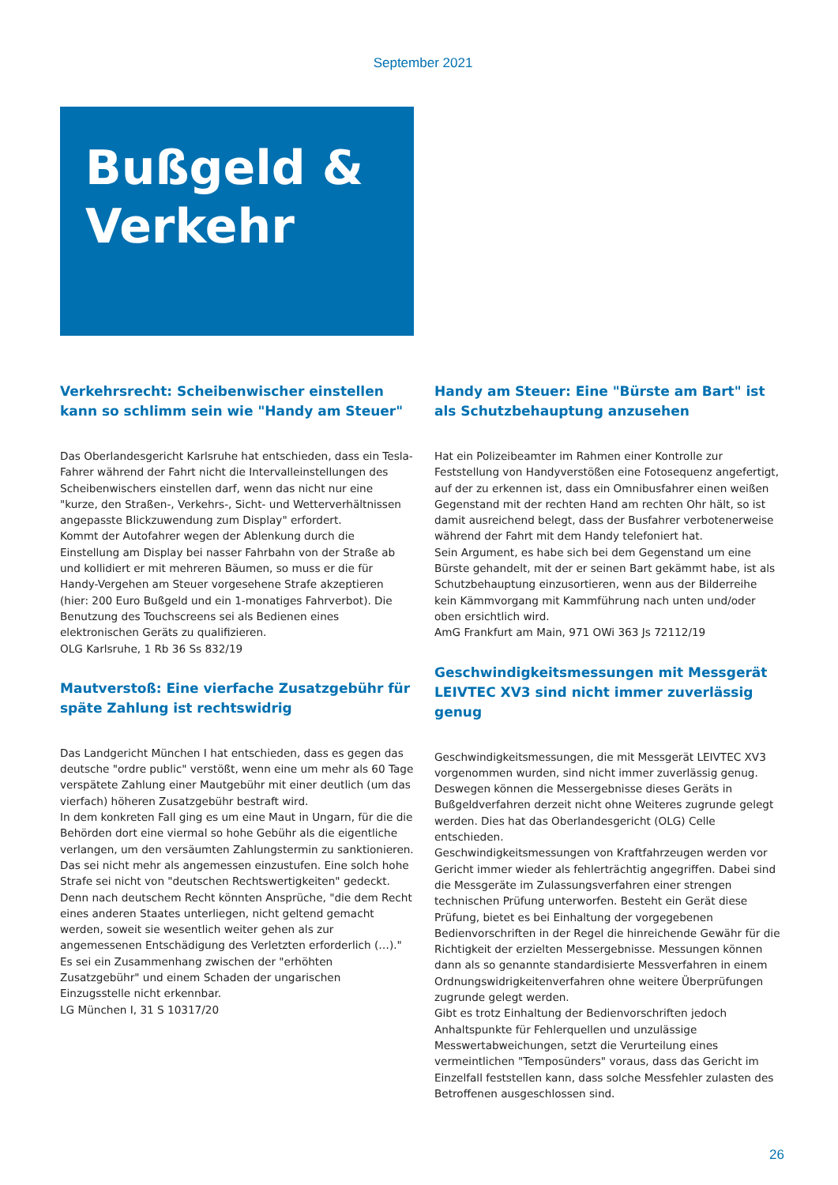September 2021
Bußgeld & Verkehr
Verkehrsrecht: Scheibenwischer einstellen kann so schlimm sein wie "Handy am Steuer"
Das Oberlandesgericht Karlsruhe hat entschieden, dass ein Tesla-Fahrer während der Fahrt nicht die Intervalleinstellungen des Scheibenwischers einstellen darf, wenn das nicht nur eine "kurze, den Straßen-, Verkehrs-, Sicht- und Wetterverhältnissen angepasste Blickzuwendung zum Display" erfordert.
Kommt der Autofahrer wegen der Ablenkung durch die Einstellung am Display bei nasser Fahrbahn von der Straße ab und kollidiert er mit mehreren Bäumen, so muss er die für Handy-Vergehen am Steuer vorgesehene Strafe akzeptieren (hier: 200 Euro Bußgeld und ein 1-monatiges Fahrverbot). Die Benutzung des Touchscreens sei als Bedienen eines elektronischen Geräts zu qualifizieren.
OLG Karlsruhe, 1 Rb 36 Ss 832/19
Mautverstoß: Eine vierfache Zusatzgebühr für späte Zahlung ist rechtswidrig
Das Landgericht München I hat entschieden, dass es gegen das deutsche "ordre public" verstößt, wenn eine um mehr als 60 Tage verspätete Zahlung einer Mautgebühr mit einer deutlich (um das vierfach) höheren Zusatzgebühr bestraft wird.
In dem konkreten Fall ging es um eine Maut in Ungarn, für die die Behörden dort eine viermal so hohe Gebühr als die eigentliche verlangen, um den versäumten Zahlungstermin zu sanktionieren. Das sei nicht mehr als angemessen einzustufen. Eine solch hohe Strafe sei nicht von "deutschen Rechtswertigkeiten" gedeckt. Denn nach deutschem Recht könnten Ansprüche, "die dem Recht eines anderen Staates unterliegen, nicht geltend gemacht werden, soweit sie wesentlich weiter gehen als zur angemessenen Entschädigung des Verletzten erforderlich (…)." Es sei ein Zusammenhang zwischen der "erhöhten Zusatzgebühr" und einem Schaden der ungarischen Einzugsstelle nicht erkennbar.
LG München I, 31 S 10317/20
Handy am Steuer: Eine "Bürste am Bart" ist als Schutzbehauptung anzusehen
Hat ein Polizeibeamter im Rahmen einer Kontrolle zur Feststellung von Handyverstößen eine Fotosequenz angefertigt, auf der zu erkennen ist, dass ein Omnibusfahrer einen weißen Gegenstand mit der rechten Hand am rechten Ohr hält, so ist damit ausreichend belegt, dass der Busfahrer verbotenerweise während der Fahrt mit dem Handy telefoniert hat.
Sein Argument, es habe sich bei dem Gegenstand um eine Bürste gehandelt, mit der er seinen Bart gekämmt habe, ist als Schutzbehauptung einzusortieren, wenn aus der Bilderreihe kein Kämmvorgang mit Kammführung nach unten und/oder oben ersichtlich wird.
AmG Frankfurt am Main, 971 OWi 363 Js 72112/19
Geschwindigkeitsmessungen mit Messgerät LEIVTEC XV3 sind nicht immer zuverlässig genug
Geschwindigkeitsmessungen, die mit Messgerät LEIVTEC XV3 vorgenommen wurden, sind nicht immer zuverlässig genug. Deswegen können die Messergebnisse dieses Geräts in Bußgeldverfahren derzeit nicht ohne Weiteres zugrunde gelegt werden. Dies hat das Oberlandesgericht (OLG) Celle entschieden.
Geschwindigkeitsmessungen von Kraftfahrzeugen werden vor Gericht immer wieder als fehlerträchtig angegriffen. Dabei sind die Messgeräte im Zulassungsverfahren einer strengen technischen Prüfung unterworfen. Besteht ein Gerät diese Prüfung, bietet es bei Einhaltung der vorgegebenen Bedienvorschriften in der Regel die hinreichende Gewähr für die Richtigkeit der erzielten Messergebnisse. Messungen können dann als so genannte standardisierte Messverfahren in einem Ordnungswidrigkeitenverfahren ohne weitere Überprüfungen zugrunde gelegt werden.
Gibt es trotz Einhaltung der Bedienvorschriften jedoch Anhaltspunkte für Fehlerquellen und unzulässige Messwertabweichungen, setzt die Verurteilung eines vermeintlichen "Temposünders" voraus, dass das Gericht im Einzelfall feststellen kann, dass solche Messfehler zulasten des Betroffenen ausgeschlossen sind.
26